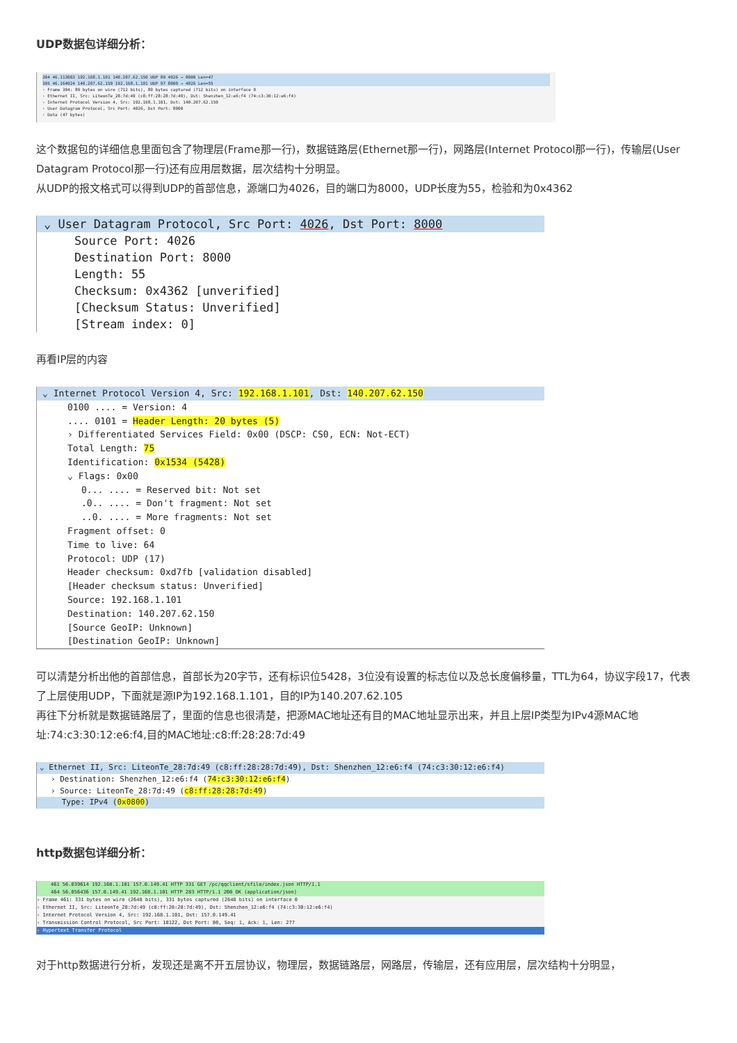UDP数据包详细分析：
304 46.113003 192.168.1.101 140.207.62.150 UDP 89 4026 → 8000 Len=47
305 46.164924 140.207.62.150 192.168.1.101 UDP 97 8000 → 4026 Len=55
› Frame 304: 89 bytes on wire (712 bits), 89 bytes captured (712 bits) on interface 0
› Ethernet II, Src: LiteonTe_28:7d:49 (c8:ff:28:28:7d:49), Dst: Shenzhen_12:e6:f4 (74:c3:30:12:e6:f4)
› Internet Protocol Version 4, Src: 192.168.1.101, Dst: 140.207.62.150
› User Datagram Protocol, Src Port: 4026, Dst Port: 8000
› Data (47 bytes)
这个数据包的详细信息里面包含了物理层(Frame那一行)，数据链路层(Ethernet那一行)，网路层(Internet Protocol那一行)，传输层(User Datagram Protocol那一行)还有应用层数据，层次结构十分明显。
从UDP的报文格式可以得到UDP的首部信息，源端口为4026，目的端口为8000，UDP长度为55，检验和为0x4362
⌄ User Datagram Protocol, Src Port: 4026, Dst Port: 8000
Source Port: 4026
Destination Port: 8000
Length: 55
Checksum: 0x4362 [unverified]
[Checksum Status: Unverified]
[Stream index: 0]
再看IP层的内容
⌄ Internet Protocol Version 4, Src: 192.168.1.101, Dst: 140.207.62.150
0100 .... = Version: 4
.... 0101 = Header Length: 20 bytes (5)
› Differentiated Services Field: 0x00 (DSCP: CS0, ECN: Not-ECT)
Total Length: 75
Identification: 0x1534 (5428)
⌄ Flags: 0x00
0... .... = Reserved bit: Not set
.0.. .... = Don't fragment: Not set
..0. .... = More fragments: Not set
Fragment offset: 0
Time to live: 64
Protocol: UDP (17)
Header checksum: 0xd7fb [validation disabled]
[Header checksum status: Unverified]
Source: 192.168.1.101
Destination: 140.207.62.150
[Source GeoIP: Unknown]
[Destination GeoIP: Unknown]
可以清楚分析出他的首部信息，首部长为20字节，还有标识位5428，3位没有设置的标志位以及总长度偏移量，TTL为64，协议字段17，代表了上层使用UDP，下面就是源IP为192.168.1.101，目的IP为140.207.62.105
再往下分析就是数据链路层了，里面的信息也很清楚，把源MAC地址还有目的MAC地址显示出来，并且上层IP类型为IPv4源MAC地址:74:c3:30:12:e6:f4,目的MAC地址:c8:ff:28:28:7d:49
⌄ Ethernet II, Src: LiteonTe_28:7d:49 (c8:ff:28:28:7d:49), Dst: Shenzhen_12:e6:f4 (74:c3:30:12:e6:f4)
› Destination: Shenzhen_12:e6:f4 (74:c3:30:12:e6:f4)
› Source: LiteonTe_28:7d:49 (c8:ff:28:28:7d:49)
Type: IPv4 (0x0800)
http数据包详细分析：
461 56.039614 192.168.1.101 157.0.149.41 HTTP 331 GET /pc/qqclient/sfile/index.json HTTP/1.1
464 56.056436 157.0.149.41 192.168.1.101 HTTP 283 HTTP/1.1 200 OK (application/json)
› Frame 461: 331 bytes on wire (2648 bits), 331 bytes captured (2648 bits) on interface 0
› Ethernet II, Src: LiteonTe_28:7d:49 (c8:ff:28:28:7d:49), Dst: Shenzhen_12:e6:f4 (74:c3:30:12:e6:f4)
› Internet Protocol Version 4, Src: 192.168.1.101, Dst: 157.0.149.41
› Transmission Control Protocol, Src Port: 18122, Dst Port: 80, Seq: 1, Ack: 1, Len: 277
› Hypertext Transfer Protocol
对于http数据进行分析，发现还是离不开五层协议，物理层，数据链路层，网路层，传输层，还有应用层，层次结构十分明显，